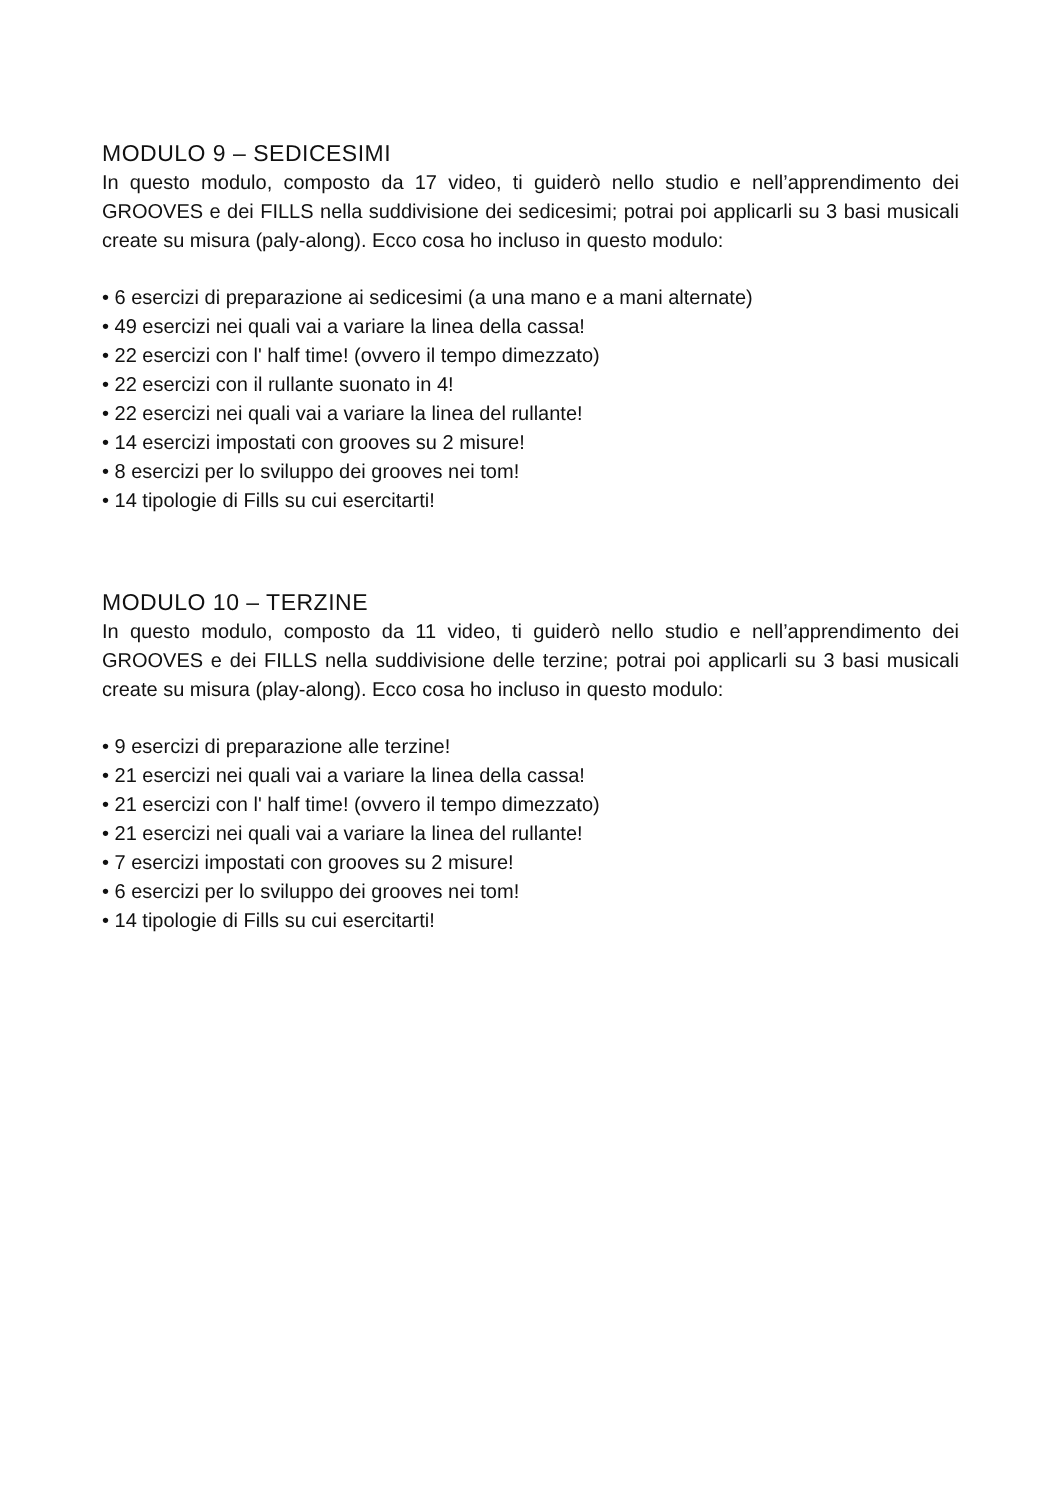MODULO 9 – SEDICESIMI
In questo modulo, composto da 17 video, ti guiderò nello studio e nell’apprendimento dei GROOVES e dei FILLS nella suddivisione dei sedicesimi; potrai poi applicarli su 3 basi musicali create su misura (paly-along). Ecco cosa ho incluso in questo modulo:
• 6 esercizi di preparazione ai sedicesimi (a una mano e a mani alternate)
• 49 esercizi nei quali vai a variare la linea della cassa!
• 22 esercizi con l' half time! (ovvero il tempo dimezzato)
• 22 esercizi con il rullante suonato in 4!
• 22 esercizi nei quali vai a variare la linea del rullante!
• 14 esercizi impostati con grooves su 2 misure!
• 8 esercizi per lo sviluppo dei grooves nei tom!
• 14 tipologie di Fills su cui esercitarti!
MODULO 10 – TERZINE
In questo modulo, composto da 11 video, ti guiderò nello studio e nell’apprendimento dei GROOVES e dei FILLS nella suddivisione delle terzine; potrai poi applicarli su 3 basi musicali create su misura (play-along). Ecco cosa ho incluso in questo modulo:
• 9 esercizi di preparazione alle terzine!
• 21 esercizi nei quali vai a variare la linea della cassa!
• 21 esercizi con l' half time! (ovvero il tempo dimezzato)
• 21 esercizi nei quali vai a variare la linea del rullante!
• 7 esercizi impostati con grooves su 2 misure!
• 6 esercizi per lo sviluppo dei grooves nei tom!
• 14 tipologie di Fills su cui esercitarti!